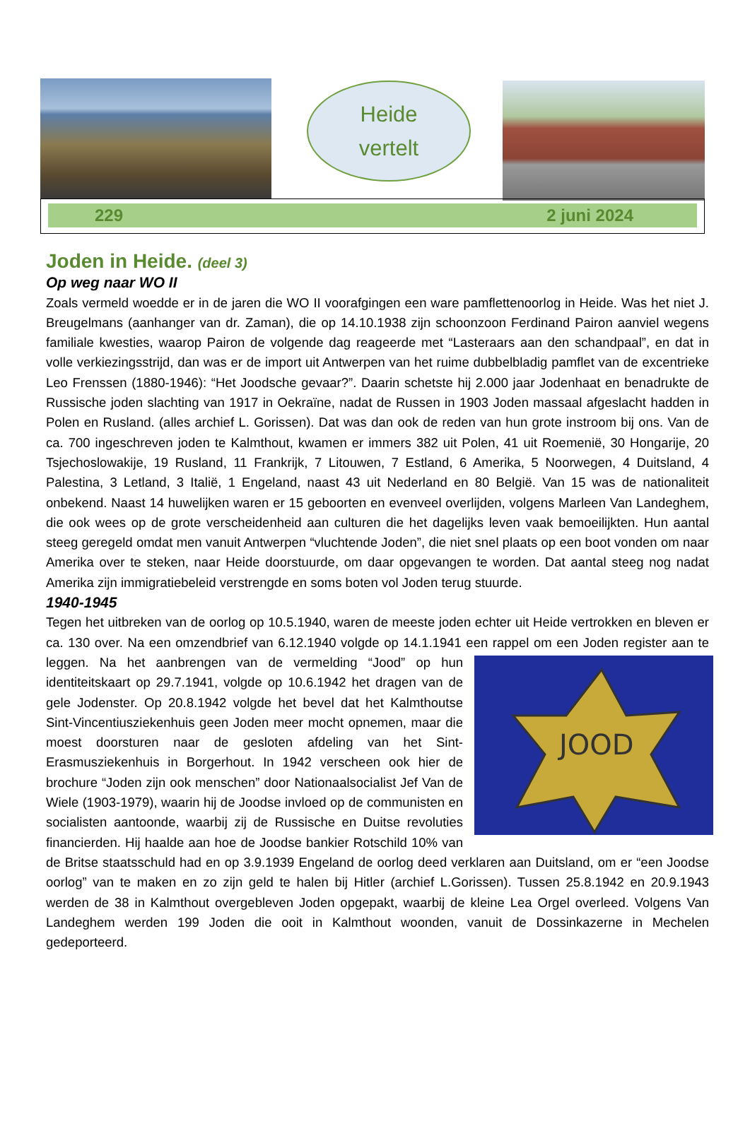Heide
vertelt
229 2 juni 2024
Joden in Heide. (deel 3)
Op weg naar WO II
Zoals vermeld woedde er in de jaren die WO II voorafgingen een ware pamflettenoorlog in Heide. Was het niet J. Breugelmans (aanhanger van dr. Zaman), die op 14.10.1938 zijn schoonzoon Ferdinand Pairon aanviel wegens familiale kwesties, waarop Pairon de volgende dag reageerde met “Lasteraars aan den schandpaal”, en dat in volle verkiezingsstrijd, dan was er de import uit Antwerpen van het ruime dubbelbladig pamflet van de excentrieke Leo Frenssen (1880-1946): “Het Joodsche gevaar?”. Daarin schetste hij 2.000 jaar Jodenhaat en benadrukte de Russische joden slachting van 1917 in Oekraïne, nadat de Russen in 1903 Joden massaal afgeslacht hadden in Polen en Rusland. (alles archief L. Gorissen). Dat was dan ook de reden van hun grote instroom bij ons. Van de ca. 700 ingeschreven joden te Kalmthout, kwamen er immers 382 uit Polen, 41 uit Roemenië, 30 Hongarije, 20 Tsjechoslowakije, 19 Rusland, 11 Frankrijk, 7 Litouwen, 7 Estland, 6 Amerika, 5 Noorwegen, 4 Duitsland, 4 Palestina, 3 Letland, 3 Italië, 1 Engeland, naast 43 uit Nederland en 80 België. Van 15 was de nationaliteit onbekend. Naast 14 huwelijken waren er 15 geboorten en evenveel overlijden, volgens Marleen Van Landeghem, die ook wees op de grote verscheidenheid aan culturen die het dagelijks leven vaak bemoeilijkten. Hun aantal steeg geregeld omdat men vanuit Antwerpen “vluchtende Joden”, die niet snel plaats op een boot vonden om naar Amerika over te steken, naar Heide doorstuurde, om daar opgevangen te worden. Dat aantal steeg nog nadat Amerika zijn immigratiebeleid verstrengde en soms boten vol Joden terug stuurde.
1940-1945
Tegen het uitbreken van de oorlog op 10.5.1940, waren de meeste joden echter uit Heide vertrokken en bleven er ca. 130 over. Na een omzendbrief van 6.12.1940 volgde op 14.1.1941 een rappel om een Joden
JOOD
register aan te leggen. Na het aanbrengen van de vermelding “Jood” op hun identiteitskaart op 29.7.1941, volgde op 10.6.1942 het dragen van de gele Jodenster. Op 20.8.1942 volgde het bevel dat het Kalmthoutse Sint-Vincentiusziekenhuis geen Joden meer mocht opnemen, maar die moest doorsturen naar de gesloten afdeling van het Sint-Erasmusziekenhuis in Borgerhout. In 1942 verscheen ook hier de brochure “Joden zijn ook menschen” door Nationaalsocialist Jef Van de Wiele (1903-1979), waarin hij de Joodse invloed op de communisten en socialisten aantoonde, waarbij zij de Russische en Duitse revoluties financierden. Hij haalde aan hoe de Joodse bankier Rotschild 10% van de Britse staatsschuld had en op 3.9.1939 Engeland de oorlog deed verklaren aan Duitsland, om er “een Joodse oorlog” van te maken en zo zijn geld te halen bij Hitler (archief L.Gorissen). Tussen 25.8.1942 en 20.9.1943 werden de 38 in Kalmthout overgebleven Joden opgepakt, waarbij de kleine Lea Orgel overleed. Volgens Van Landeghem werden 199 Joden die ooit in Kalmthout woonden, vanuit de Dossinkazerne in Mechelen gedeporteerd.